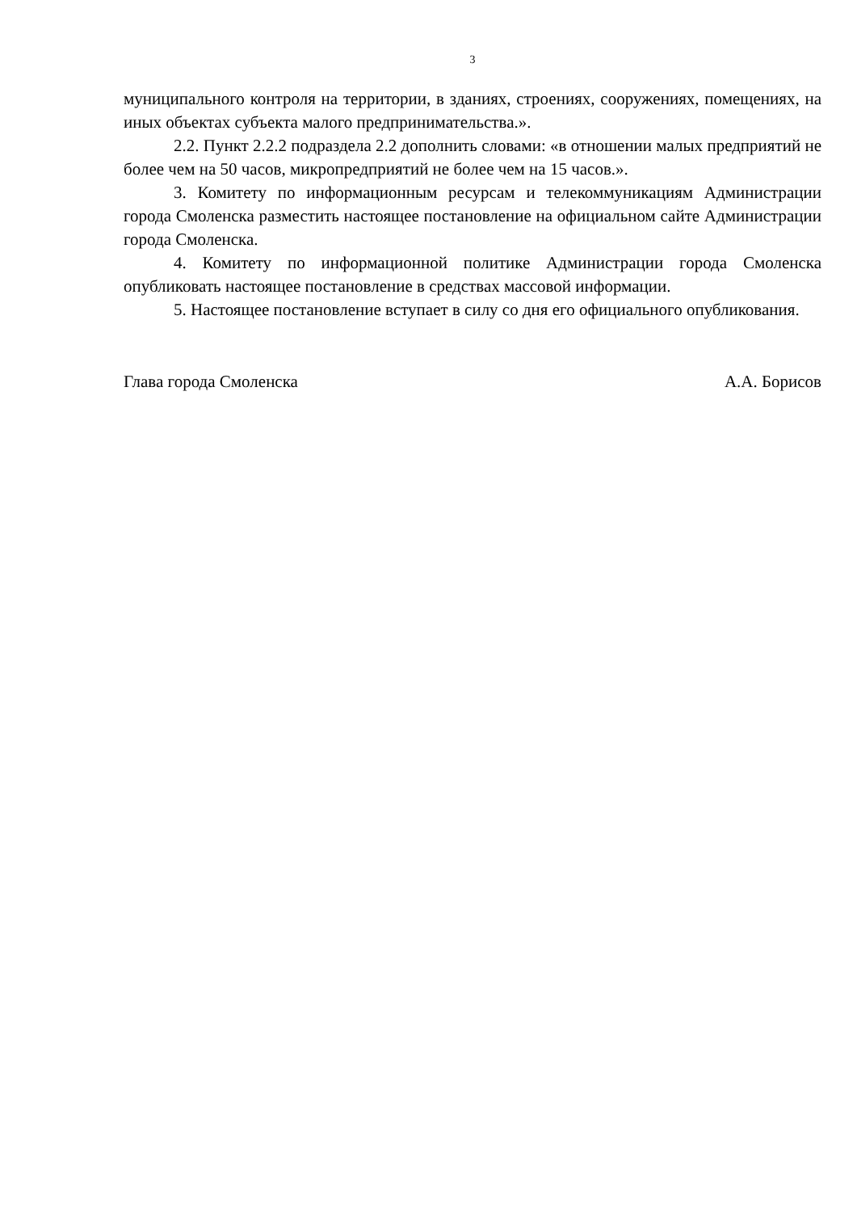3
муниципального контроля на территории, в зданиях, строениях, сооружениях, помещениях, на иных объектах субъекта малого предпринимательства.».
2.2. Пункт 2.2.2 подраздела 2.2 дополнить словами: «в отношении малых предприятий не более чем на 50 часов, микропредприятий не более чем на 15 часов.».
3. Комитету по информационным ресурсам и телекоммуникациям Администрации города Смоленска разместить настоящее постановление на официальном сайте Администрации города Смоленска.
4. Комитету по информационной политике Администрации города Смоленска опубликовать настоящее постановление в средствах массовой информации.
5. Настоящее постановление вступает в силу со дня его официального опубликования.
Глава города Смоленска А.А. Борисов